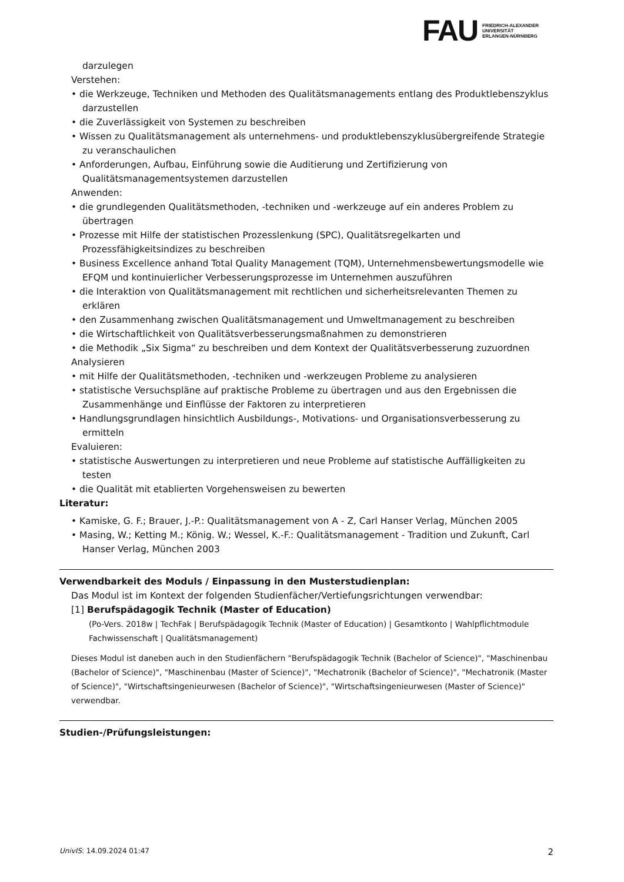FAU
FRIEDRICH-ALEXANDER
UNIVERSITÄT
ERLANGEN-NÜRNBERG
darzulegen
Verstehen:
• die Werkzeuge, Techniken und Methoden des Qualitätsmanagements entlang des Produktlebenszyklus darzustellen
• die Zuverlässigkeit von Systemen zu beschreiben
• Wissen zu Qualitätsmanagement als unternehmens- und produktlebenszyklusübergreifende Strategie zu veranschaulichen
• Anforderungen, Aufbau, Einführung sowie die Auditierung und Zertifizierung von Qualitätsmanagementsystemen darzustellen
Anwenden:
• die grundlegenden Qualitätsmethoden, -techniken und -werkzeuge auf ein anderes Problem zu übertragen
• Prozesse mit Hilfe der statistischen Prozesslenkung (SPC), Qualitätsregelkarten und Prozessfähigkeitsindizes zu beschreiben
• Business Excellence anhand Total Quality Management (TQM), Unternehmensbewertungsmodelle wie EFQM und kontinuierlicher Verbesserungsprozesse im Unternehmen auszuführen
• die Interaktion von Qualitätsmanagement mit rechtlichen und sicherheitsrelevanten Themen zu erklären
• den Zusammenhang zwischen Qualitätsmanagement und Umweltmanagement zu beschreiben
• die Wirtschaftlichkeit von Qualitätsverbesserungsmaßnahmen zu demonstrieren
• die Methodik „Six Sigma“ zu beschreiben und dem Kontext der Qualitätsverbesserung zuzuordnen
Analysieren
• mit Hilfe der Qualitätsmethoden, -techniken und -werkzeugen Probleme zu analysieren
• statistische Versuchspläne auf praktische Probleme zu übertragen und aus den Ergebnissen die Zusammenhänge und Einflüsse der Faktoren zu interpretieren
• Handlungsgrundlagen hinsichtlich Ausbildungs-, Motivations- und Organisationsverbesserung zu ermitteln
Evaluieren:
• statistische Auswertungen zu interpretieren und neue Probleme auf statistische Auffälligkeiten zu testen
• die Qualität mit etablierten Vorgehensweisen zu bewerten
Literatur:
• Kamiske, G. F.; Brauer, J.-P.: Qualitätsmanagement von A - Z, Carl Hanser Verlag, München 2005
• Masing, W.; Ketting M.; König. W.; Wessel, K.-F.: Qualitätsmanagement - Tradition und Zukunft, Carl Hanser Verlag, München 2003
Verwendbarkeit des Moduls / Einpassung in den Musterstudienplan:
Das Modul ist im Kontext der folgenden Studienfächer/Vertiefungsrichtungen verwendbar:
[1] Berufspädagogik Technik (Master of Education)
(Po-Vers. 2018w | TechFak | Berufspädagogik Technik (Master of Education) | Gesamtkonto | Wahlpflichtmodule Fachwissenschaft | Qualitätsmanagement)
Dieses Modul ist daneben auch in den Studienfächern "Berufspädagogik Technik (Bachelor of Science)", "Maschinenbau (Bachelor of Science)", "Maschinenbau (Master of Science)", "Mechatronik (Bachelor of Science)", "Mechatronik (Master of Science)", "Wirtschaftsingenieurwesen (Bachelor of Science)", "Wirtschaftsingenieurwesen (Master of Science)" verwendbar.
Studien-/Prüfungsleistungen:
UnivIS: 14.09.2024 01:47 2